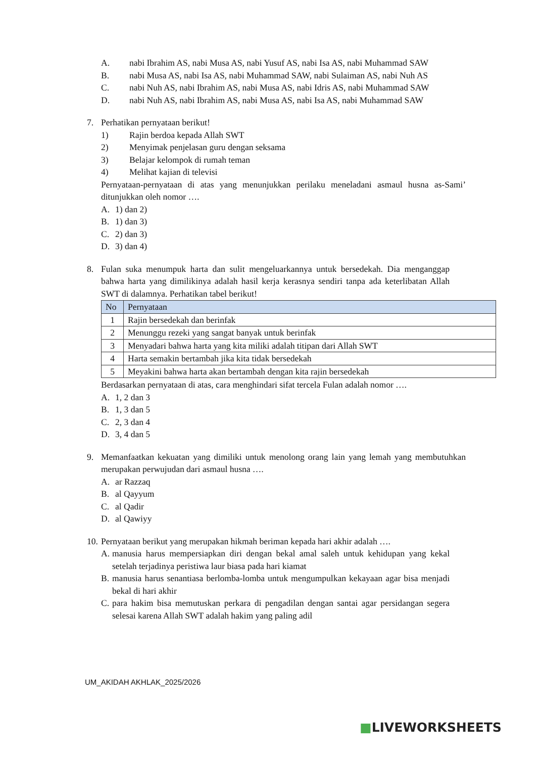A. nabi Ibrahim AS, nabi Musa AS, nabi Yusuf AS, nabi Isa AS, nabi Muhammad SAW
B. nabi Musa AS, nabi Isa AS, nabi Muhammad SAW, nabi Sulaiman AS, nabi Nuh AS
C. nabi Nuh AS, nabi Ibrahim AS, nabi Musa AS, nabi Idris AS, nabi Muhammad SAW
D. nabi Nuh AS, nabi Ibrahim AS, nabi Musa AS, nabi Isa AS, nabi Muhammad SAW
7. Perhatikan pernyataan berikut!
1) Rajin berdoa kepada Allah SWT
2) Menyimak penjelasan guru dengan seksama
3) Belajar kelompok di rumah teman
4) Melihat kajian di televisi
Pernyataan-pernyataan di atas yang menunjukkan perilaku meneladani asmaul husna as-Sami’ ditunjukkan oleh nomor ….
A. 1) dan 2)
B. 1) dan 3)
C. 2) dan 3)
D. 3) dan 4)
8. Fulan suka menumpuk harta dan sulit mengeluarkannya untuk bersedekah. Dia menganggap bahwa harta yang dimilikinya adalah hasil kerja kerasnya sendiri tanpa ada keterlibatan Allah SWT di dalamnya. Perhatikan tabel berikut!
| No | Pernyataan |
| --- | --- |
| 1 | Rajin bersedekah dan berinfak |
| 2 | Menunggu rezeki yang sangat banyak untuk berinfak |
| 3 | Menyadari bahwa harta yang kita miliki adalah titipan dari Allah SWT |
| 4 | Harta semakin bertambah jika kita tidak bersedekah |
| 5 | Meyakini bahwa harta akan bertambah dengan kita rajin bersedekah |
Berdasarkan pernyataan di atas, cara menghindari sifat tercela Fulan adalah nomor ….
A. 1, 2 dan 3
B. 1, 3 dan 5
C. 2, 3 dan 4
D. 3, 4 dan 5
9. Memanfaatkan kekuatan yang dimiliki untuk menolong orang lain yang lemah yang membutuhkan merupakan perwujudan dari asmaul husna ….
A. ar Razzaq
B. al Qayyum
C. al Qadir
D. al Qawiyy
10.
Pernyataan berikut yang merupakan hikmah beriman kepada hari akhir adalah ….
A. manusia harus mempersiapkan diri dengan bekal amal saleh untuk kehidupan yang kekal setelah terjadinya peristiwa laur biasa pada hari kiamat
B. manusia harus senantiasa berlomba-lomba untuk mengumpulkan kekayaan agar bisa menjadi bekal di hari akhir
C. para hakim bisa memutuskan perkara di pengadilan dengan santai agar persidangan segera selesai karena Allah SWT adalah hakim yang paling adil
UM_AKIDAH AKHLAK_2025/2026
■LIVEWORKSHEETS